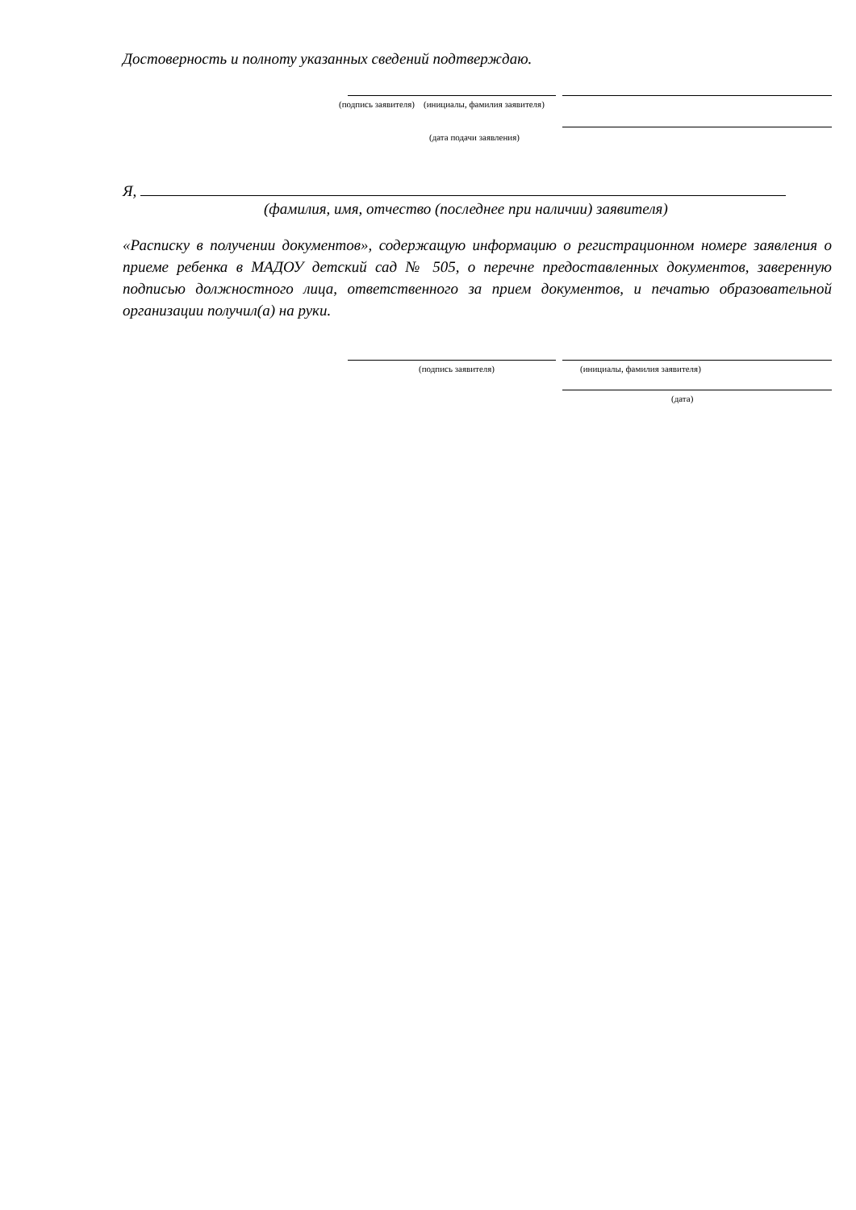Достоверность и полноту указанных сведений подтверждаю.
(подпись заявителя) (инициалы, фамилия заявителя)
(дата подачи заявления)
Я,
(фамилия, имя, отчество (последнее при наличии) заявителя)
«Расписку в получении документов», содержащую информацию о регистрационном номере заявления о приеме ребенка в МАДОУ детский сад № 505, о перечне предоставленных документов, заверенную подписью должностного лица, ответственного за прием документов, и печатью образовательной организации получил(а) на руки.
(подпись заявителя) (инициалы, фамилия заявителя)
(дата)